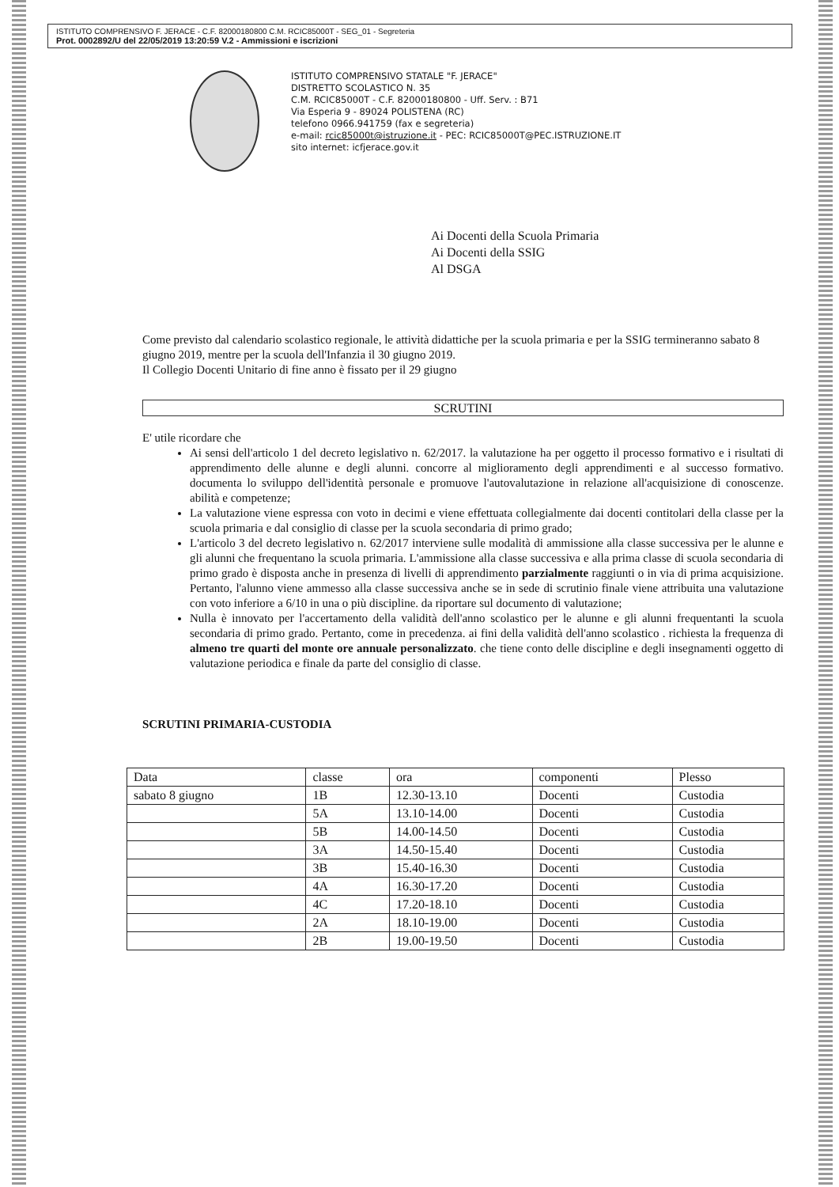ISTITUTO COMPRENSIVO F. JERACE - C.F. 82000180800 C.M. RCIC85000T - SEG_01 - Segreteria
Prot. 0002892/U del 22/05/2019 13:20:59 V.2 - Ammissioni e iscrizioni
ISTITUTO COMPRENSIVO STATALE "F. JERACE"
DISTRETTO SCOLASTICO N. 35
C.M. RCIC85000T - C.F. 82000180800 - Uff. Serv. : B71
Via Esperia 9 - 89024 POLISTENA (RC)
telefono 0966.941759 (fax e segreteria)
e-mail: rcic85000t@istruzione.it - PEC: RCIC85000T@PEC.ISTRUZIONE.IT
sito internet: icfjerace.gov.it
Ai Docenti della Scuola Primaria
Ai Docenti della SSIG
Al DSGA
Come previsto dal calendario scolastico regionale, le attività didattiche per la scuola primaria e per la SSIG termineranno sabato 8 giugno 2019, mentre per la scuola dell'Infanzia il 30 giugno 2019.
Il Collegio Docenti Unitario di fine anno è fissato per il 29 giugno
SCRUTINI
E' utile ricordare che
Ai sensi dell'articolo 1 del decreto legislativo n. 62/2017. la valutazione ha per oggetto il processo formativo e i risultati di apprendimento delle alunne e degli alunni. concorre al miglioramento degli apprendimenti e al successo formativo. documenta lo sviluppo dell'identità personale e promuove l'autovalutazione in relazione all'acquisizione di conoscenze. abilità e competenze;
La valutazione viene espressa con voto in decimi e viene effettuata collegialmente dai docenti contitolari della classe per la scuola primaria e dal consiglio di classe per la scuola secondaria di primo grado;
L'articolo 3 del decreto legislativo n. 62/2017 interviene sulle modalità di ammissione alla classe successiva per le alunne e gli alunni che frequentano la scuola primaria. L'ammissione alla classe successiva e alla prima classe di scuola secondaria di primo grado è disposta anche in presenza di livelli di apprendimento parzialmente raggiunti o in via di prima acquisizione. Pertanto, l'alunno viene ammesso alla classe successiva anche se in sede di scrutinio finale viene attribuita una valutazione con voto inferiore a 6/10 in una o più discipline. da riportare sul documento di valutazione;
Nulla è innovato per l'accertamento della validità dell'anno scolastico per le alunne e gli alunni frequentanti la scuola secondaria di primo grado. Pertanto, come in precedenza. ai fini della validità dell'anno scolastico . richiesta la frequenza di almeno tre quarti del monte ore annuale personalizzato. che tiene conto delle discipline e degli insegnamenti oggetto di valutazione periodica e finale da parte del consiglio di classe.
SCRUTINI PRIMARIA-CUSTODIA
| Data | classe | ora | componenti | Plesso |
| --- | --- | --- | --- | --- |
| sabato 8 giugno | 1B | 12.30-13.10 | Docenti | Custodia |
| | 5A | 13.10-14.00 | Docenti | Custodia |
| | 5B | 14.00-14.50 | Docenti | Custodia |
| | 3A | 14.50-15.40 | Docenti | Custodia |
| | 3B | 15.40-16.30 | Docenti | Custodia |
| | 4A | 16.30-17.20 | Docenti | Custodia |
| | 4C | 17.20-18.10 | Docenti | Custodia |
| | 2A | 18.10-19.00 | Docenti | Custodia |
| | 2B | 19.00-19.50 | Docenti | Custodia |